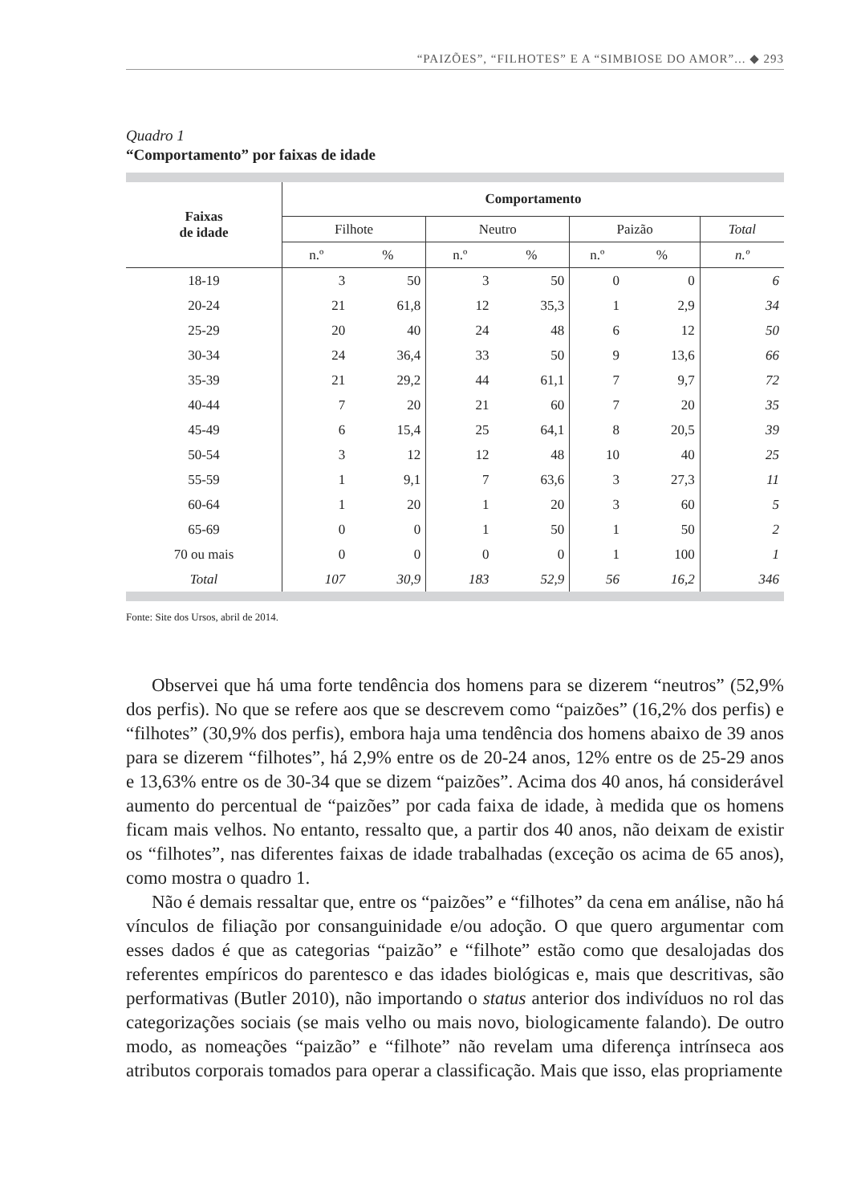“PAIZÕES”, “FILHOTES” E A “SIMBIOSE DO AMOR”... ◆ 293
Quadro 1
“Comportamento” por faixas de idade
| Faixas de idade | Comportamento | | | | | | |
| --- | --- | --- | --- | --- | --- | --- | --- |
| | Filhote | | Neutro | | Paizão | | Total |
| | n.º | % | n.º | % | n.º | % | n.º |
| 18-19 | 3 | 50 | 3 | 50 | 0 | 0 | 6 |
| 20-24 | 21 | 61,8 | 12 | 35,3 | 1 | 2,9 | 34 |
| 25-29 | 20 | 40 | 24 | 48 | 6 | 12 | 50 |
| 30-34 | 24 | 36,4 | 33 | 50 | 9 | 13,6 | 66 |
| 35-39 | 21 | 29,2 | 44 | 61,1 | 7 | 9,7 | 72 |
| 40-44 | 7 | 20 | 21 | 60 | 7 | 20 | 35 |
| 45-49 | 6 | 15,4 | 25 | 64,1 | 8 | 20,5 | 39 |
| 50-54 | 3 | 12 | 12 | 48 | 10 | 40 | 25 |
| 55-59 | 1 | 9,1 | 7 | 63,6 | 3 | 27,3 | 11 |
| 60-64 | 1 | 20 | 1 | 20 | 3 | 60 | 5 |
| 65-69 | 0 | 0 | 1 | 50 | 1 | 50 | 2 |
| 70 ou mais | 0 | 0 | 0 | 0 | 1 | 100 | 1 |
| Total | 107 | 30,9 | 183 | 52,9 | 56 | 16,2 | 346 |
Fonte: Site dos Ursos, abril de 2014.
Observei que há uma forte tendência dos homens para se dizerem “neutros” (52,9% dos perfis). No que se refere aos que se descrevem como “paizões” (16,2% dos perfis) e “filhotes” (30,9% dos perfis), embora haja uma tendência dos homens abaixo de 39 anos para se dizerem “filhotes”, há 2,9% entre os de 20-24 anos, 12% entre os de 25-29 anos e 13,63% entre os de 30-34 que se dizem “paizões”. Acima dos 40 anos, há considerável aumento do percentual de “paizões” por cada faixa de idade, à medida que os homens ficam mais velhos. No entanto, ressalto que, a partir dos 40 anos, não deixam de existir os “filhotes”, nas diferentes faixas de idade trabalhadas (exceção os acima de 65 anos), como mostra o quadro 1.
Não é demais ressaltar que, entre os “paizões” e “filhotes” da cena em análise, não há vínculos de filiação por consanguinidade e/ou adoção. O que quero argumentar com esses dados é que as categorias “paizão” e “filhote” estão como que desalojadas dos referentes empíricos do parentesco e das idades biológicas e, mais que descritivas, são performativas (Butler 2010), não importando o status anterior dos indivíduos no rol das categorizações sociais (se mais velho ou mais novo, biologicamente falando). De outro modo, as nomeações “paizão” e “filhote” não revelam uma diferença intrínseca aos atributos corporais tomados para operar a classificação. Mais que isso, elas propriamente